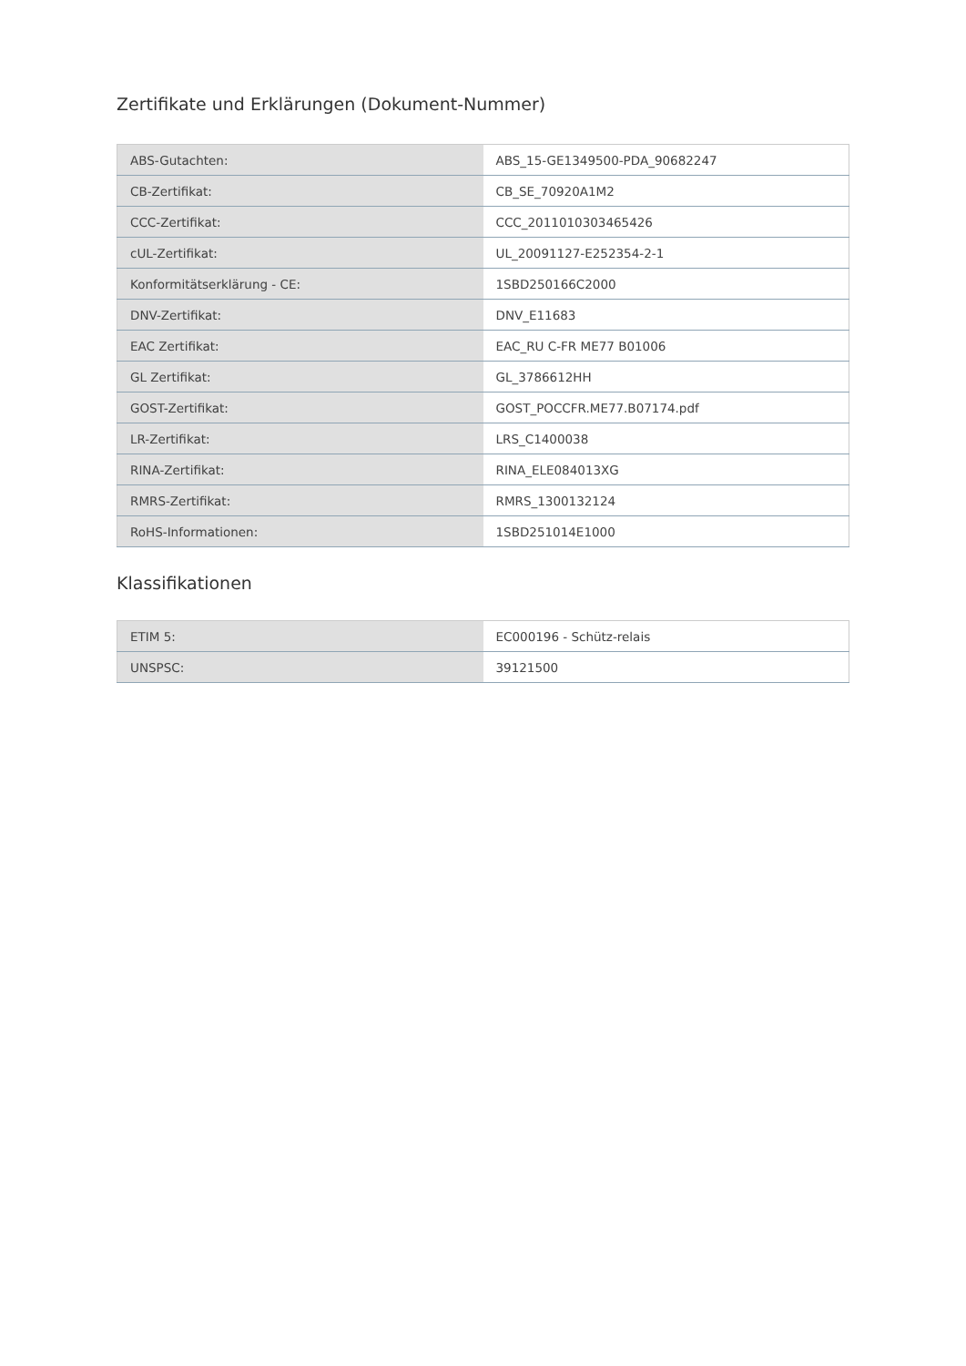Zertifikate und Erklärungen (Dokument-Nummer)
| ABS-Gutachten: | ABS_15-GE1349500-PDA_90682247 |
| CB-Zertifikat: | CB_SE_70920A1M2 |
| CCC-Zertifikat: | CCC_2011010303465426 |
| cUL-Zertifikat: | UL_20091127-E252354-2-1 |
| Konformitätserklärung - CE: | 1SBD250166C2000 |
| DNV-Zertifikat: | DNV_E11683 |
| EAC Zertifikat: | EAC_RU C-FR ME77 B01006 |
| GL Zertifikat: | GL_3786612HH |
| GOST-Zertifikat: | GOST_POCCFR.ME77.B07174.pdf |
| LR-Zertifikat: | LRS_C1400038 |
| RINA-Zertifikat: | RINA_ELE084013XG |
| RMRS-Zertifikat: | RMRS_1300132124 |
| RoHS-Informationen: | 1SBD251014E1000 |
Klassifikationen
| ETIM 5: | EC000196 - Schütz-relais |
| UNSPSC: | 39121500 |